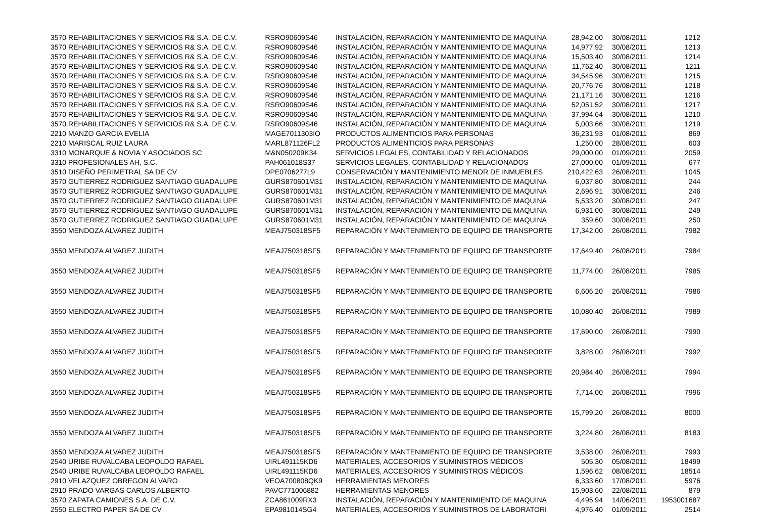| 3570 REHABILITACIONES Y SERVICIOS R& S.A. DE C.V. | RSRO90609S46 | INSTALACIÓN, REPARACIÓN Y MANTENIMIENTO DE MAQUINA | 28,942.00 | 30/08/2011 | 1212 |
| 3570 REHABILITACIONES Y SERVICIOS R& S.A. DE C.V. | RSRO90609S46 | INSTALACIÓN, REPARACIÓN Y MANTENIMIENTO DE MAQUINA | 14,977.92 | 30/08/2011 | 1213 |
| 3570 REHABILITACIONES Y SERVICIOS R& S.A. DE C.V. | RSRO90609S46 | INSTALACIÓN, REPARACIÓN Y MANTENIMIENTO DE MAQUINA | 15,503.40 | 30/08/2011 | 1214 |
| 3570 REHABILITACIONES Y SERVICIOS R& S.A. DE C.V. | RSRO90609S46 | INSTALACIÓN, REPARACIÓN Y MANTENIMIENTO DE MAQUINA | 11,762.40 | 30/08/2011 | 1211 |
| 3570 REHABILITACIONES Y SERVICIOS R& S.A. DE C.V. | RSRO90609S46 | INSTALACIÓN, REPARACIÓN Y MANTENIMIENTO DE MAQUINA | 34,545.96 | 30/08/2011 | 1215 |
| 3570 REHABILITACIONES Y SERVICIOS R& S.A. DE C.V. | RSRO90609S46 | INSTALACIÓN, REPARACIÓN Y MANTENIMIENTO DE MAQUINA | 20,776.76 | 30/08/2011 | 1218 |
| 3570 REHABILITACIONES Y SERVICIOS R& S.A. DE C.V. | RSRO90609S46 | INSTALACIÓN, REPARACIÓN Y MANTENIMIENTO DE MAQUINA | 21,171.16 | 30/08/2011 | 1216 |
| 3570 REHABILITACIONES Y SERVICIOS R& S.A. DE C.V. | RSRO90609S46 | INSTALACIÓN, REPARACIÓN Y MANTENIMIENTO DE MAQUINA | 52,051.52 | 30/08/2011 | 1217 |
| 3570 REHABILITACIONES Y SERVICIOS R& S.A. DE C.V. | RSRO90609S46 | INSTALACIÓN, REPARACIÓN Y MANTENIMIENTO DE MAQUINA | 37,994.64 | 30/08/2011 | 1210 |
| 3570 REHABILITACIONES Y SERVICIOS R& S.A. DE C.V. | RSRO90609S46 | INSTALACIÓN, REPARACIÓN Y MANTENIMIENTO DE MAQUINA | 5,003.66 | 30/08/2011 | 1219 |
| 2210 MANZO GARCIA EVELIA | MAGE7011303IO | PRODUCTOS ALIMENTICIOS PARA PERSONAS | 36,231.93 | 01/08/2011 | 869 |
| 2210 MARISCAL RUIZ LAURA | MARL871126FL2 | PRODUCTOS ALIMENTICIOS PARA PERSONAS | 1,250.00 | 28/08/2011 | 603 |
| 3310 MONARQUE & NOVIA Y ASOCIADOS SC | M&N050209K34 | SERVICIOS LEGALES, CONTABILIDAD Y RELACIONADOS | 29,000.00 | 01/09/2011 | 2059 |
| 3310 PROFESIONALES AH, S.C. | PAH061018S37 | SERVICIOS LEGALES, CONTABILIDAD Y RELACIONADOS | 27,000.00 | 01/09/2011 | 677 |
| 3510 DISEÑO PERIMETRAL SA DE CV | DPE0706277L9 | CONSERVACIÓN Y MANTENIMIENTO MENOR DE INMUEBLES | 210,422.63 | 26/08/2011 | 1045 |
| 3570 GUTIERREZ RODRIGUEZ SANTIAGO GUADALUPE | GURS870601M31 | INSTALACIÓN, REPARACIÓN Y MANTENIMIENTO DE MAQUINA | 6,037.80 | 30/08/2011 | 244 |
| 3570 GUTIERREZ RODRIGUEZ SANTIAGO GUADALUPE | GURS870601M31 | INSTALACIÓN, REPARACIÓN Y MANTENIMIENTO DE MAQUINA | 2,696.91 | 30/08/2011 | 246 |
| 3570 GUTIERREZ RODRIGUEZ SANTIAGO GUADALUPE | GURS870601M31 | INSTALACIÓN, REPARACIÓN Y MANTENIMIENTO DE MAQUINA | 5,533.20 | 30/08/2011 | 247 |
| 3570 GUTIERREZ RODRIGUEZ SANTIAGO GUADALUPE | GURS870601M31 | INSTALACIÓN, REPARACIÓN Y MANTENIMIENTO DE MAQUINA | 6,931.00 | 30/08/2011 | 249 |
| 3570 GUTIERREZ RODRIGUEZ SANTIAGO GUADALUPE | GURS870601M31 | INSTALACIÓN, REPARACIÓN Y MANTENIMIENTO DE MAQUINA | 359.60 | 30/08/2011 | 250 |
| 3550 MENDOZA ALVAREZ JUDITH | MEAJ750318SF5 | REPARACIÓN Y MANTENIMIENTO DE EQUIPO DE TRANSPORTE | 17,342.00 | 26/08/2011 | 7982 |
| 3550 MENDOZA ALVAREZ JUDITH | MEAJ750318SF5 | REPARACIÓN Y MANTENIMIENTO DE EQUIPO DE TRANSPORTE | 17,649.40 | 26/08/2011 | 7984 |
| 3550 MENDOZA ALVAREZ JUDITH | MEAJ750318SF5 | REPARACIÓN Y MANTENIMIENTO DE EQUIPO DE TRANSPORTE | 11,774.00 | 26/08/2011 | 7985 |
| 3550 MENDOZA ALVAREZ JUDITH | MEAJ750318SF5 | REPARACIÓN Y MANTENIMIENTO DE EQUIPO DE TRANSPORTE | 6,606.20 | 26/08/2011 | 7986 |
| 3550 MENDOZA ALVAREZ JUDITH | MEAJ750318SF5 | REPARACIÓN Y MANTENIMIENTO DE EQUIPO DE TRANSPORTE | 10,080.40 | 26/08/2011 | 7989 |
| 3550 MENDOZA ALVAREZ JUDITH | MEAJ750318SF5 | REPARACIÓN Y MANTENIMIENTO DE EQUIPO DE TRANSPORTE | 17,690.00 | 26/08/2011 | 7990 |
| 3550 MENDOZA ALVAREZ JUDITH | MEAJ750318SF5 | REPARACIÓN Y MANTENIMIENTO DE EQUIPO DE TRANSPORTE | 3,828.00 | 26/08/2011 | 7992 |
| 3550 MENDOZA ALVAREZ JUDITH | MEAJ750318SF5 | REPARACIÓN Y MANTENIMIENTO DE EQUIPO DE TRANSPORTE | 20,984.40 | 26/08/2011 | 7994 |
| 3550 MENDOZA ALVAREZ JUDITH | MEAJ750318SF5 | REPARACIÓN Y MANTENIMIENTO DE EQUIPO DE TRANSPORTE | 7,714.00 | 26/08/2011 | 7996 |
| 3550 MENDOZA ALVAREZ JUDITH | MEAJ750318SF5 | REPARACIÓN Y MANTENIMIENTO DE EQUIPO DE TRANSPORTE | 15,799.20 | 26/08/2011 | 8000 |
| 3550 MENDOZA ALVAREZ JUDITH | MEAJ750318SF5 | REPARACIÓN Y MANTENIMIENTO DE EQUIPO DE TRANSPORTE | 3,224.80 | 26/08/2011 | 8183 |
| 3550 MENDOZA ALVAREZ JUDITH | MEAJ750318SF5 | REPARACIÓN Y MANTENIMIENTO DE EQUIPO DE TRANSPORTE | 3,538.00 | 26/08/2011 | 7993 |
| 2540 URIBE RUVALCABA LEOPOLDO RAFAEL | UIRL491115KD6 | MATERIALES, ACCESORIOS Y SUMINISTROS MÉDICOS | 505.30 | 05/08/2011 | 18499 |
| 2540 URIBE RUVALCABA LEOPOLDO RAFAEL | UIRL491115KD6 | MATERIALES, ACCESORIOS Y SUMINISTROS MÉDICOS | 1,596.62 | 08/08/2011 | 18514 |
| 2910 VELAZQUEZ OBREGON ALVARO | VEOA700808QK9 | HERRAMIENTAS MENORES | 6,333.60 | 17/08/2011 | 5976 |
| 2910 PRADO VARGAS CARLOS ALBERTO | PAVC771006882 | HERRAMIENTAS MENORES | 15,903.60 | 22/08/2011 | 879 |
| 3570 ZAPATA CAMIONES S.A. DE C.V. | ZCA861009RX3 | INSTALACIÓN, REPARACIÓN Y MANTENIMIENTO DE MAQUINA | 4,495.94 | 14/06/2011 | 1953001687 |
| 2550 ELECTRO PAPER SA DE CV | EPA981014SG4 | MATERIALES, ACCESORIOS Y SUMINISTROS DE LABORATORI | 4,976.40 | 01/09/2011 | 2514 |